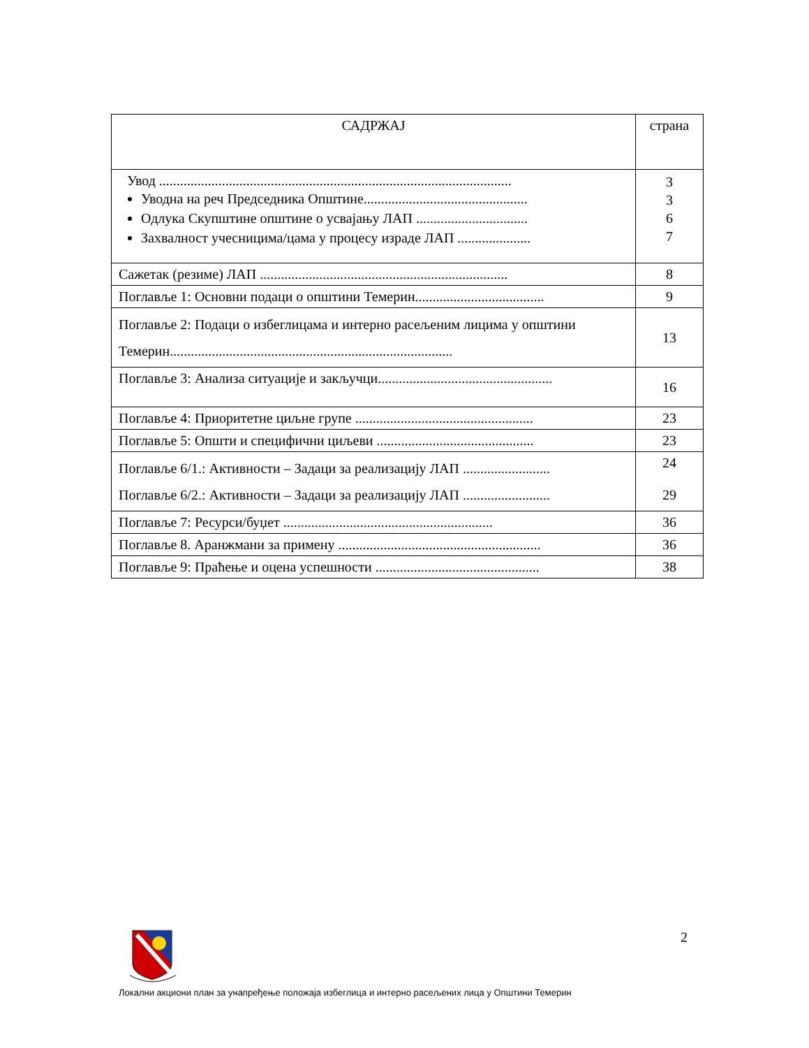| САДРЖАЈ | страна |
| --- | --- |
| Увод ..................................................................................................... Уводна на реч Председника Општине............................................... Одлука Скупштине општине о усвајању ЛАП ................................ Захвалност учесницима/цама у процесу израде ЛАП ..................... | 3 3 6 7 |
| Сажетак (резиме) ЛАП ....................................................................... | 8 |
| Поглавље 1: Основни подаци о општини Темерин..................................... | 9 |
| Поглавље 2: Подаци о избеглицама и интерно расељеним лицима у општини Темерин................................................................................. | 13 |
| Поглавље 3: Анализа ситуације и закључци.................................................. | 16 |
| Поглавље 4: Приоритетне циљне групе ................................................... | 23 |
| Поглавље 5: Општи и специфични циљеви ............................................. | 23 |
| Поглавље 6/1.: Активности – Задаци за реализацију ЛАП ......................... Поглавље 6/2.: Активности – Задаци за реализацију ЛАП ......................... | 24 29 |
| Поглавље 7: Ресурси/буџет ............................................................ | 36 |
| Поглавље 8. Аранжмани за примену .......................................................... | 36 |
| Поглавље 9: Праћење и оцена успешности ............................................... | 38 |
2
Локални акциони план за унапређење положаја избеглица и интерно расељених лица у Општини Темерин